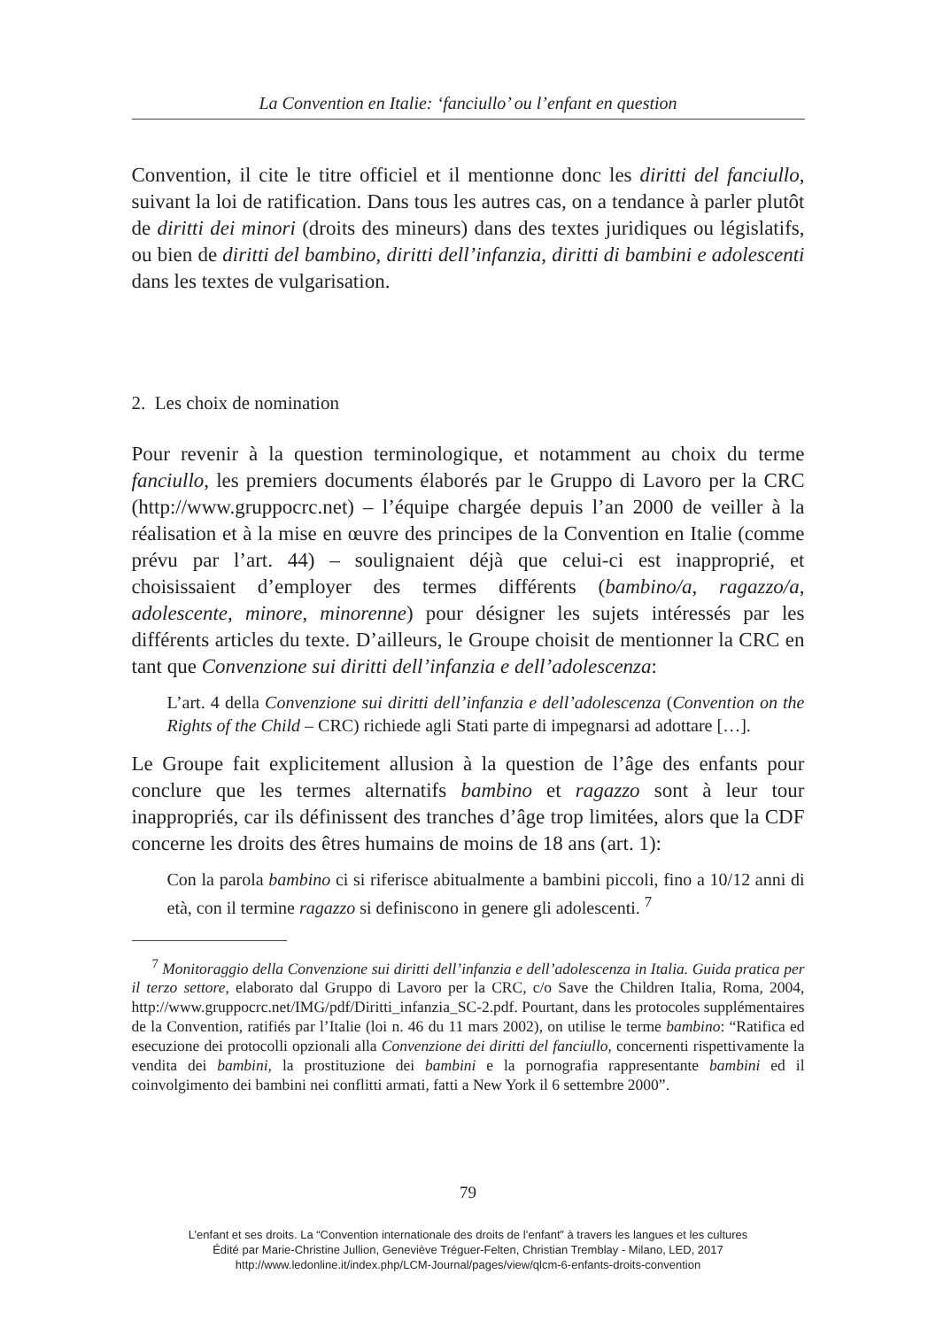La Convention en Italie: ‘fanciullo’ ou l’enfant en question
Convention, il cite le titre officiel et il mentionne donc les diritti del fanciullo, suivant la loi de ratification. Dans tous les autres cas, on a tendance à parler plutôt de diritti dei minori (droits des mineurs) dans des textes juridiques ou législatifs, ou bien de diritti del bambino, diritti dell’infanzia, diritti di bambini e adolescenti dans les textes de vulgarisation.
2. Les choix de nomination
Pour revenir à la question terminologique, et notamment au choix du terme fanciullo, les premiers documents élaborés par le Gruppo di Lavoro per la CRC (http://www.gruppocrc.net) – l’équipe chargée depuis l’an 2000 de veiller à la réalisation et à la mise en œuvre des principes de la Convention en Italie (comme prévu par l’art. 44) – soulignaient déjà que celui-ci est inapproprié, et choisissaient d’employer des termes différents (bambino/a, ragazzo/a, adolescente, minore, minorenne) pour désigner les sujets intéressés par les différents articles du texte. D’ailleurs, le Groupe choisit de mentionner la CRC en tant que Convenzione sui diritti dell’infanzia e dell’adolescenza:
L’art. 4 della Convenzione sui diritti dell’infanzia e dell’adolescenza (Convention on the Rights of the Child – CRC) richiede agli Stati parte di impegnarsi ad adottare […].
Le Groupe fait explicitement allusion à la question de l’âge des enfants pour conclure que les termes alternatifs bambino et ragazzo sont à leur tour inappropriés, car ils définissent des tranches d’âge trop limitées, alors que la CDF concerne les droits des êtres humains de moins de 18 ans (art. 1):
Con la parola bambino ci si riferisce abitualmente a bambini piccoli, fino a 10/12 anni di età, con il termine ragazzo si definiscono in genere gli adolescenti. <sup>7</sup>
<sup>7</sup> Monitoraggio della Convenzione sui diritti dell’infanzia e dell’adolescenza in Italia. Guida pratica per il terzo settore, elaborato dal Gruppo di Lavoro per la CRC, c/o Save the Children Italia, Roma, 2004, http://www.gruppocrc.net/IMG/pdf/Diritti_infanzia_SC-2.pdf. Pourtant, dans les protocoles supplémentaires de la Convention, ratifiés par l’Italie (loi n. 46 du 11 mars 2002), on utilise le terme bambino: “Ratifica ed esecuzione dei protocolli opzionali alla Convenzione dei diritti del fanciullo, concernenti rispettivamente la vendita dei bambini, la prostituzione dei bambini e la pornografia rappresentante bambini ed il coinvolgimento dei bambini nei conflitti armati, fatti a New York il 6 settembre 2000”.
79
L’enfant et ses droits. La “Convention internationale des droits de l’enfant” à travers les langues et les cultures
Édité par Marie-Christine Jullion, Geneviève Tréguer-Felten, Christian Tremblay - Milano, LED, 2017
http://www.ledonline.it/index.php/LCM-Journal/pages/view/qlcm-6-enfants-droits-convention